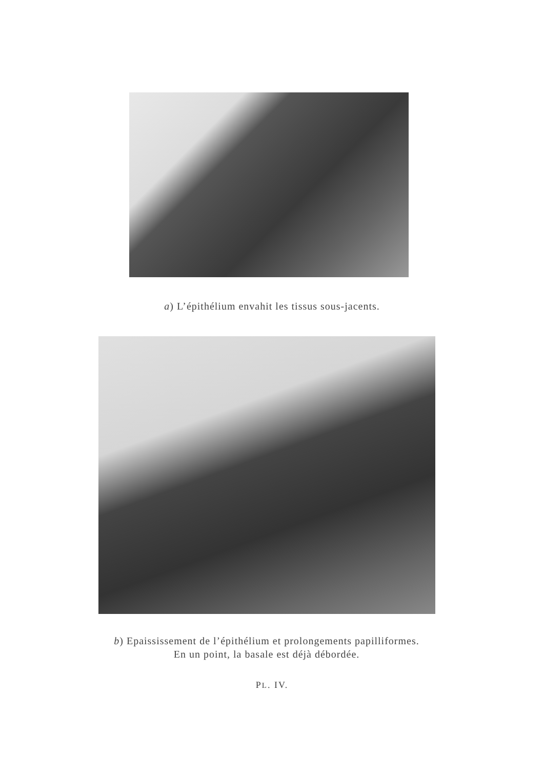a) L’épithélium envahit les tissus sous-jacents.
b) Epaississement de l’épithélium et prolongements papilliformes.
En un point, la basale est déjà débordée.
PL. IV.